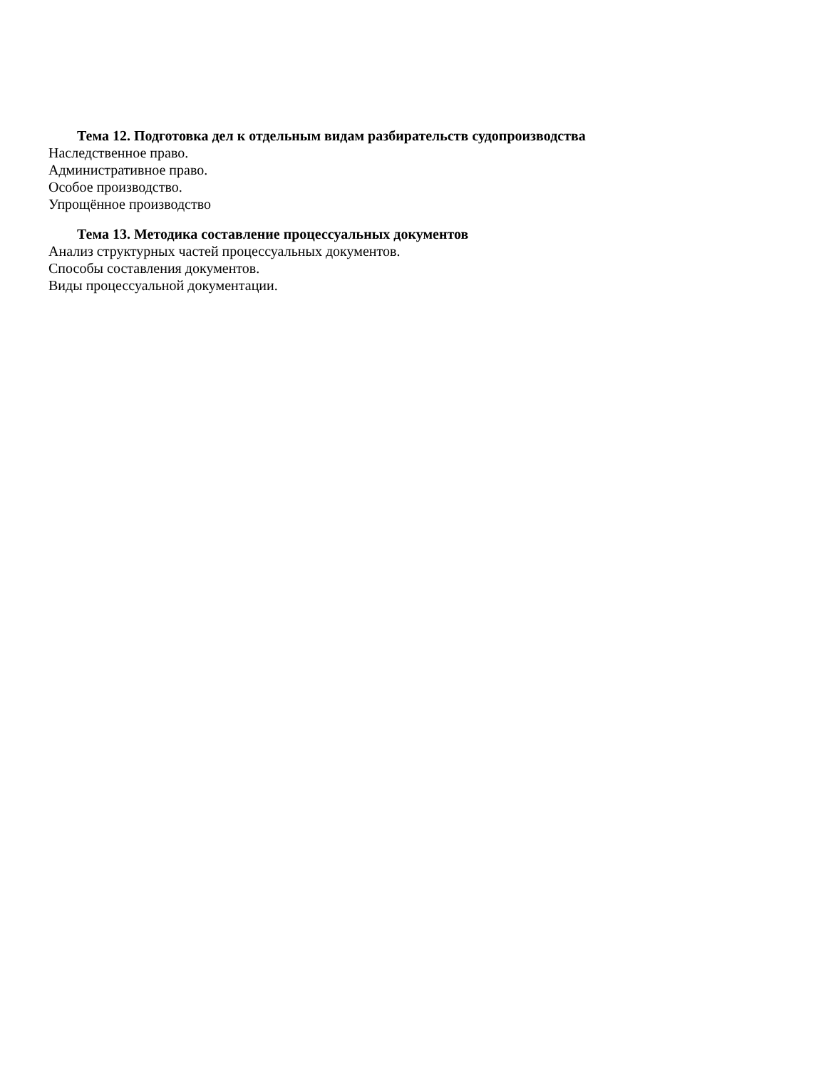Тема 12. Подготовка дел к отдельным видам разбирательств судопроизводства
Наследственное право.
Административное право.
Особое производство.
Упрощённое производство
Тема 13. Методика составление процессуальных документов
Анализ структурных частей процессуальных документов.
Способы составления документов.
Виды процессуальной документации.